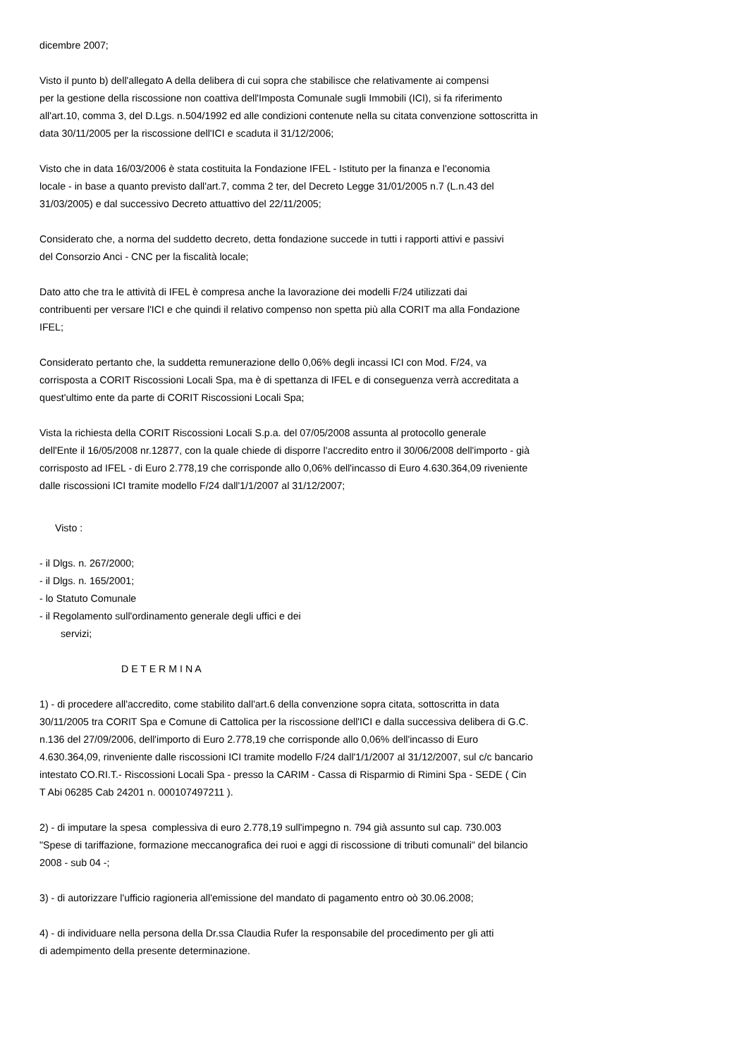dicembre 2007;
Visto il punto b) dell'allegato A della delibera di cui sopra che stabilisce che relativamente ai compensi
per la gestione della riscossione non coattiva dell'Imposta Comunale sugli Immobili (ICI), si fa riferimento
all'art.10, comma 3, del D.Lgs. n.504/1992 ed alle condizioni contenute nella su citata convenzione sottoscritta in
data 30/11/2005 per la riscossione dell'ICI e scaduta il 31/12/2006;
Visto che in data 16/03/2006 è stata costituita la Fondazione IFEL - Istituto per la finanza e l'economia
locale - in base a quanto previsto dall'art.7, comma 2 ter, del Decreto Legge 31/01/2005 n.7 (L.n.43 del
31/03/2005) e dal successivo Decreto attuattivo del 22/11/2005;
Considerato che, a norma del suddetto decreto, detta fondazione succede in tutti i rapporti attivi e passivi
del Consorzio Anci - CNC per la fiscalità locale;
Dato atto che tra le attività di IFEL è compresa anche la lavorazione dei modelli F/24 utilizzati dai
contribuenti per versare l'ICI e che quindi il relativo compenso non spetta più alla CORIT ma alla Fondazione
IFEL;
Considerato pertanto che, la suddetta remunerazione dello 0,06% degli incassi ICI con Mod. F/24, va
corrisposta a CORIT Riscossioni Locali Spa, ma è di spettanza di IFEL e di conseguenza verrà accreditata a
quest'ultimo ente da parte di CORIT Riscossioni Locali Spa;
Vista la richiesta della CORIT Riscossioni Locali S.p.a. del 07/05/2008 assunta al protocollo generale
dell'Ente il 16/05/2008 nr.12877, con la quale chiede di disporre l'accredito entro il 30/06/2008 dell'importo - già
corrisposto ad IFEL - di Euro 2.778,19 che corrisponde allo 0,06% dell'incasso di Euro 4.630.364,09 riveniente
dalle riscossioni ICI tramite modello F/24 dall'1/1/2007 al 31/12/2007;
Visto :
- il Dlgs. n. 267/2000;
- il Dlgs. n. 165/2001;
- lo Statuto Comunale
- il Regolamento sull'ordinamento generale degli uffici e dei
servizi;
D E T E R M I N A
1) - di procedere all'accredito, come stabilito dall'art.6 della convenzione sopra citata, sottoscritta in data
30/11/2005 tra CORIT Spa e Comune di Cattolica per la riscossione dell'ICI e dalla successiva delibera di G.C.
n.136 del 27/09/2006, dell'importo di Euro 2.778,19 che corrisponde allo 0,06% dell'incasso di Euro
4.630.364,09, rinveniente dalle riscossioni ICI tramite modello F/24 dall'1/1/2007 al 31/12/2007, sul c/c bancario
intestato CO.RI.T.- Riscossioni Locali Spa - presso la CARIM - Cassa di Risparmio di Rimini Spa - SEDE ( Cin
T Abi 06285 Cab 24201 n. 000107497211 ).
2) - di imputare la spesa complessiva di euro 2.778,19 sull'impegno n. 794 già assunto sul cap. 730.003
"Spese di tariffazione, formazione meccanografica dei ruoi e aggi di riscossione di tributi comunali" del bilancio
2008 - sub 04 -;
3) - di autorizzare l'ufficio ragioneria all'emissione del mandato di pagamento entro oò 30.06.2008;
4) - di individuare nella persona della Dr.ssa Claudia Rufer la responsabile del procedimento per gli atti
di adempimento della presente determinazione.